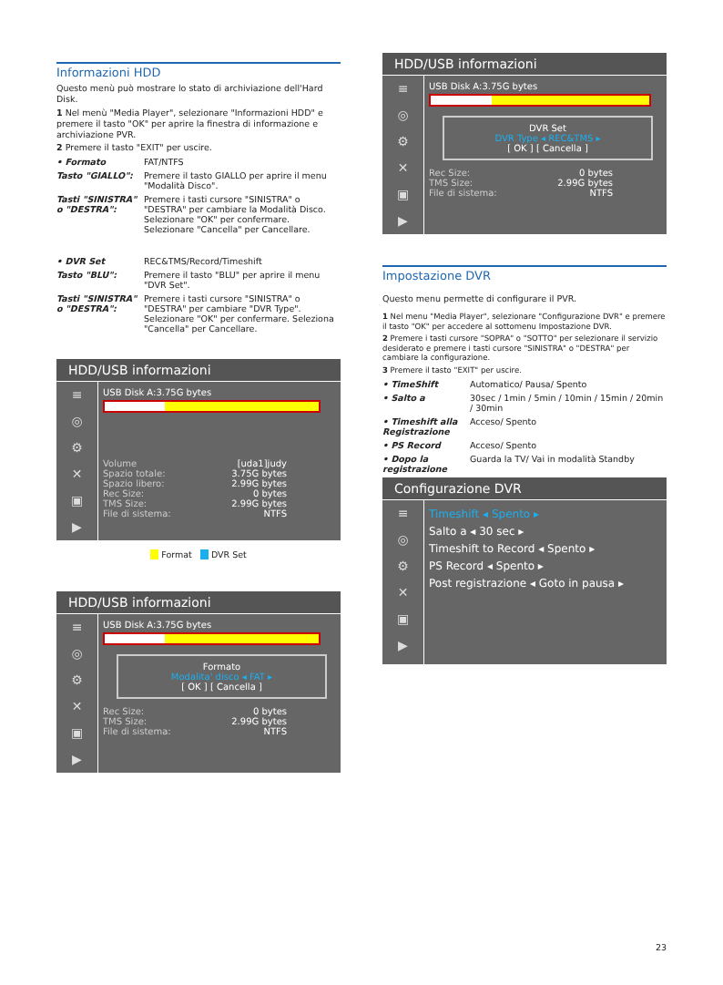Informazioni HDD
Questo menù può mostrare lo stato di archiviazione dell'Hard Disk.
1 Nel menù "Media Player", selezionare "Informazioni HDD" e premere il tasto "OK" per aprire la finestra di informazione e archiviazione PVR.
2 Premere il tasto "EXIT" per uscire.
• Formato FAT/NTFS
Tasto "GIALLO": Premere il tasto GIALLO per aprire il menu "Modalità Disco".
Tasti "SINISTRA" o "DESTRA": Premere i tasti cursore "SINISTRA" o "DESTRA" per cambiare la Modalità Disco. Selezionare "OK" per confermare. Selezionare "Cancella" per Cancellare.
• DVR Set REC&TMS/Record/Timeshift
Tasto "BLU": Premere il tasto "BLU" per aprire il menu "DVR Set".
Tasti "SINISTRA" o "DESTRA": Premere i tasti cursore "SINISTRA" o "DESTRA" per cambiare "DVR Type". Selezionare "OK" per confermare. Seleziona "Cancella" per Cancellare.
HDD/USB informazioni
≡
◎
⚙
✕
▣
▶
USB Disk A:3.75G bytes
Volume [uda1]judy
Spazio totale: 3.75G bytes
Spazio libero: 2.99G bytes
Rec Size: 0 bytes
TMS Size: 2.99G bytes
File di sistema: NTFS
Format DVR Set
HDD/USB informazioni
≡
◎
⚙
✕
▣
▶
USB Disk A:3.75G bytes
Formato
Modalita' disco ◂ FAT ▸
[ OK ] [ Cancella ]
Rec Size: 0 bytes
TMS Size: 2.99G bytes
File di sistema: NTFS
HDD/USB informazioni
≡
◎
⚙
✕
▣
▶
USB Disk A:3.75G bytes
DVR Set
DVR Type ◂ REC&TMS ▸
[ OK ] [ Cancella ]
Rec Size: 0 bytes
TMS Size: 2.99G bytes
File di sistema: NTFS
Impostazione DVR
Questo menu permette di configurare il PVR.
1 Nel menu "Media Player", selezionare "Configurazione DVR" e premere il tasto "OK" per accedere al sottomenu Impostazione DVR.
2 Premere i tasti cursore "SOPRA" o "SOTTO" per selezionare il servizio desiderato e premere i tasti cursore "SINISTRA" o "DESTRA" per cambiare la configurazione.
3 Premere il tasto "EXIT" per uscire.
• TimeShift Automatico/ Pausa/ Spento
• Salto a 30sec / 1min / 5min / 10min / 15min / 20min / 30min
• Timeshift alla Registrazione Acceso/ Spento
• PS Record Acceso/ Spento
• Dopo la registrazione Guarda la TV/ Vai in modalità Standby
Configurazione DVR
≡
◎
⚙
✕
▣
▶
Timeshift ◂ Spento ▸
Salto a ◂ 30 sec ▸
Timeshift to Record ◂ Spento ▸
PS Record ◂ Spento ▸
Post registrazione ◂ Goto in pausa ▸
23